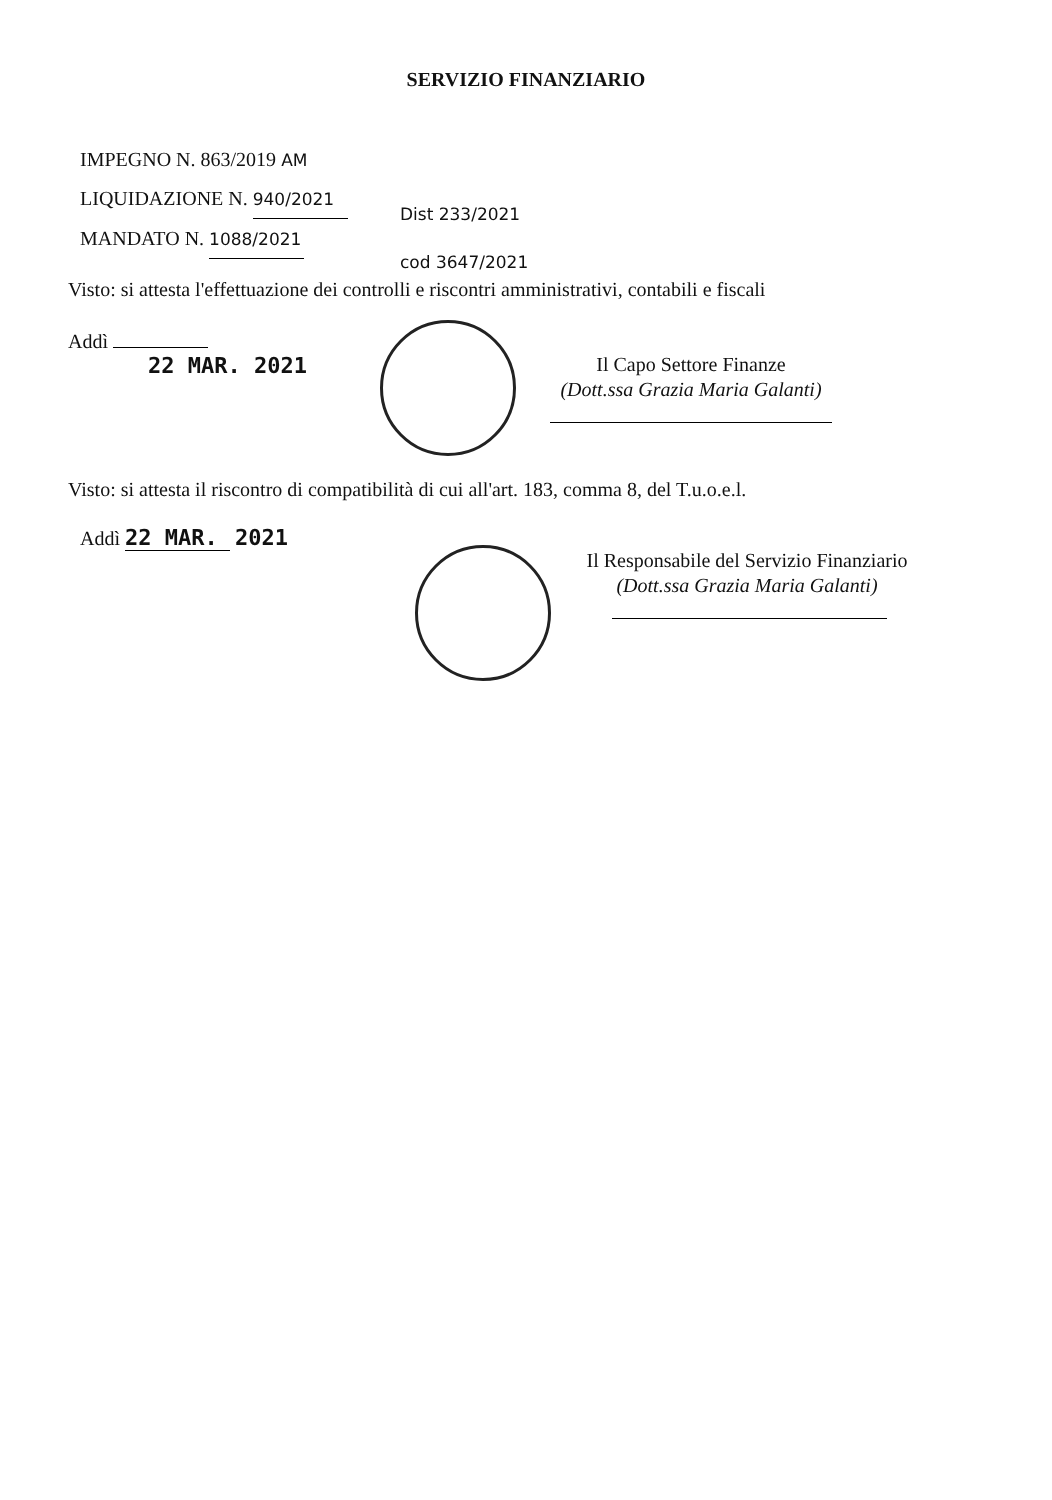SERVIZIO FINANZIARIO
IMPEGNO N. 863/2019 AM
LIQUIDAZIONE N. 940/2021
MANDATO N. 1088/2021
Dist 233/2021
cod 3647/2021
Visto: si attesta l'effettuazione dei controlli e riscontri amministrativi, contabili e fiscali
Addì
22 MAR. 2021
Il Capo Settore Finanze
(Dott.ssa Grazia Maria Galanti)
Visto: si attesta il riscontro di compatibilità di cui all'art. 183, comma 8, del T.u.o.e.l.
Addì 22 MAR. 2021
Il Responsabile del Servizio Finanziario
(Dott.ssa Grazia Maria Galanti)